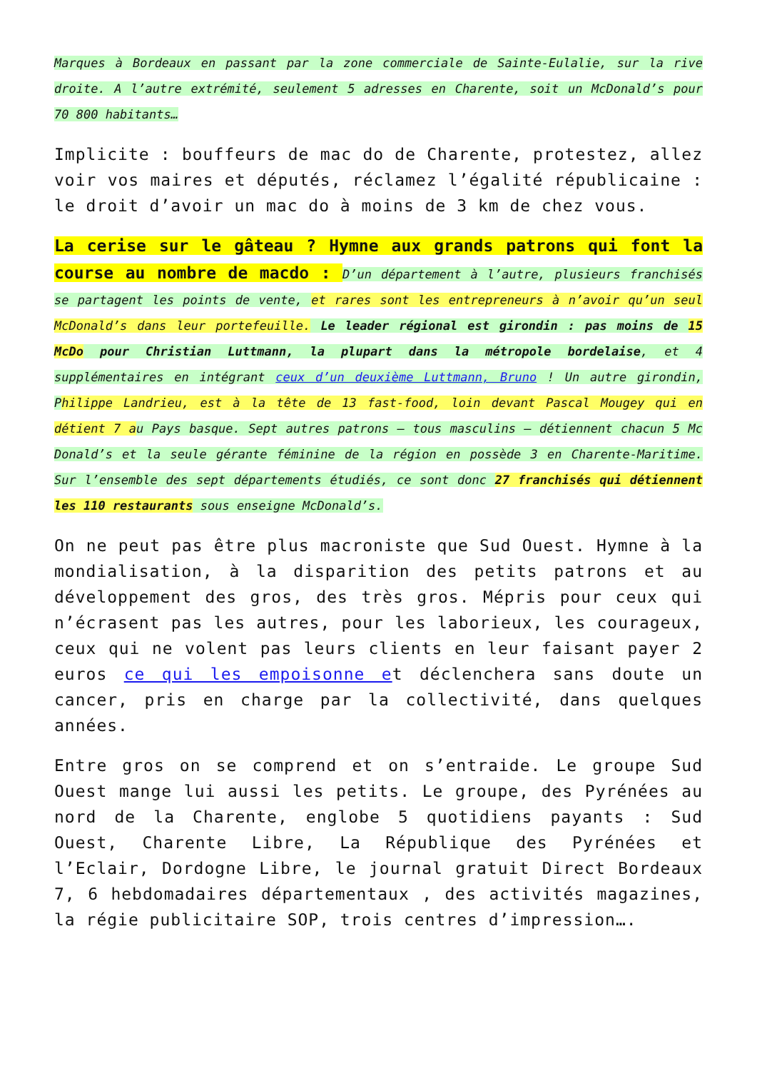Marques à Bordeaux en passant par la zone commerciale de Sainte-Eulalie, sur la rive droite. A l’autre extrémité, seulement 5 adresses en Charente, soit un McDonald’s pour 70 800 habitants…
Implicite : bouffeurs de mac do de Charente, protestez, allez voir vos maires et députés, réclamez l’égalité républicaine : le droit d’avoir un mac do à moins de 3 km de chez vous.
La cerise sur le gâteau ? Hymne aux grands patrons qui font la course au nombre de macdo : D’un département à l’autre, plusieurs franchisés se partagent les points de vente, et rares sont les entrepreneurs à n’avoir qu’un seul McDonald’s dans leur portefeuille. Le leader régional est girondin : pas moins de 15 McDo pour Christian Luttmann, la plupart dans la métropole bordelaise, et 4 supplémentaires en intégrant ceux d’un deuxième Luttmann, Bruno ! Un autre girondin, P hilippe Landrieu, est à la tête de 13 fast-food, loin devant Pascal Mougey qui en détient 7 a u Pays basque. Sept autres patrons – tous masculins – détiennent chacun 5 Mc Donald’s et la seule gérante féminine de la région en possède 3 en Charente-Maritime. Sur l’ensemble des sept départements étudiés, ce sont donc 27 franchisés qui détiennent les 110 restaurants sous enseigne McDonald’s.
On ne peut pas être plus macroniste que Sud Ouest. Hymne à la mondialisation, à la disparition des petits patrons et au développement des gros, des très gros. Mépris pour ceux qui n’écrasent pas les autres, pour les laborieux, les courageux, ceux qui ne volent pas leurs clients en leur faisant payer 2 euros ce qui les empoisonne et déclenchera sans doute un cancer, pris en charge par la collectivité, dans quelques années.
Entre gros on se comprend et on s’entraide. Le groupe Sud Ouest mange lui aussi les petits. Le groupe, des Pyrénées au nord de la Charente, englobe 5 quotidiens payants : Sud Ouest, Charente Libre, La République des Pyrénées et l’Eclair, Dordogne Libre, le journal gratuit Direct Bordeaux 7, 6 hebdomadaires départementaux , des activités magazines, la régie publicitaire SOP, trois centres d’impression….